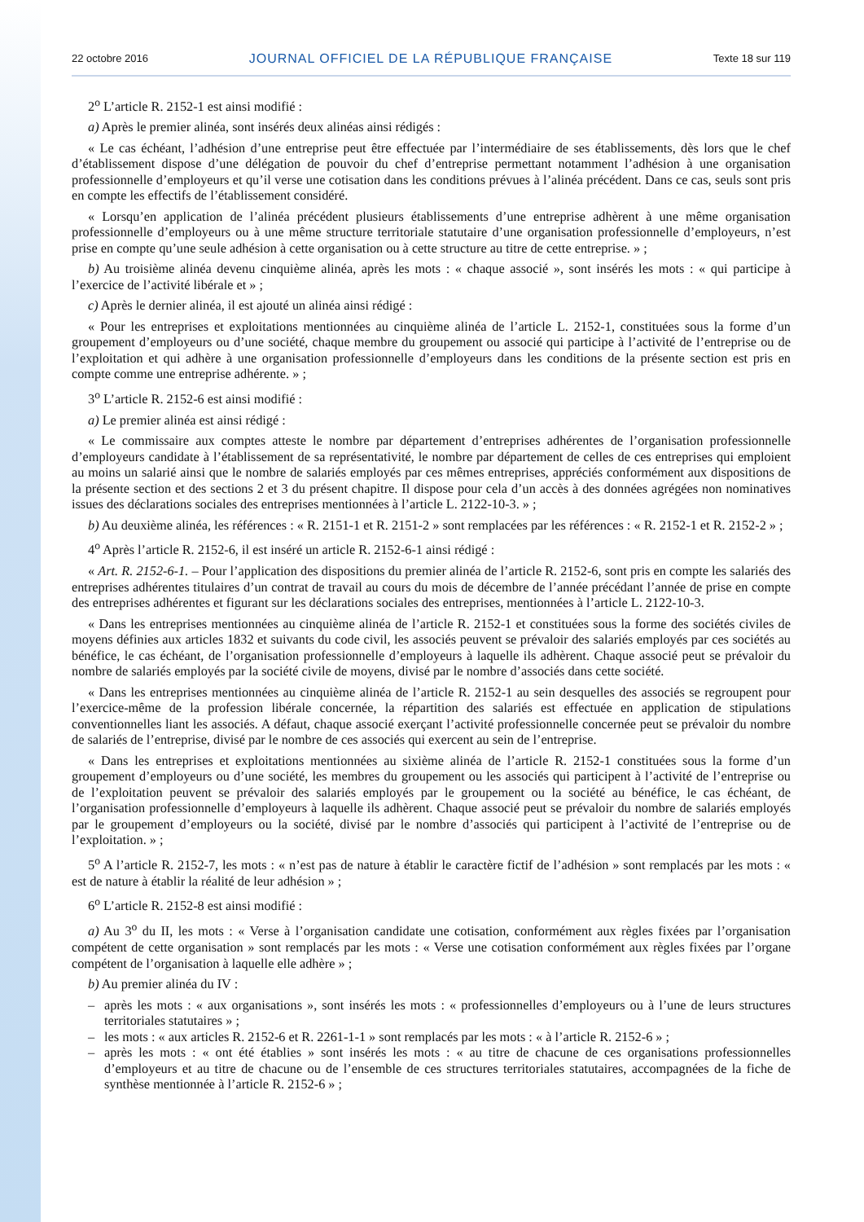22 octobre 2016 JOURNAL OFFICIEL DE LA RÉPUBLIQUE FRANÇAISE Texte 18 sur 119
2<sup>o</sup> L’article R. 2152-1 est ainsi modifié :
a) Après le premier alinéa, sont insérés deux alinéas ainsi rédigés :
« Le cas échéant, l’adhésion d’une entreprise peut être effectuée par l’intermédiaire de ses établissements, dès lors que le chef d’établissement dispose d’une délégation de pouvoir du chef d’entreprise permettant notamment l’adhésion à une organisation professionnelle d’employeurs et qu’il verse une cotisation dans les conditions prévues à l’alinéa précédent. Dans ce cas, seuls sont pris en compte les effectifs de l’établissement considéré.
« Lorsqu’en application de l’alinéa précédent plusieurs établissements d’une entreprise adhèrent à une même organisation professionnelle d’employeurs ou à une même structure territoriale statutaire d’une organisation professionnelle d’employeurs, n’est prise en compte qu’une seule adhésion à cette organisation ou à cette structure au titre de cette entreprise. » ;
b) Au troisième alinéa devenu cinquième alinéa, après les mots : « chaque associé », sont insérés les mots : « qui participe à l’exercice de l’activité libérale et » ;
c) Après le dernier alinéa, il est ajouté un alinéa ainsi rédigé :
« Pour les entreprises et exploitations mentionnées au cinquième alinéa de l’article L. 2152-1, constituées sous la forme d’un groupement d’employeurs ou d’une société, chaque membre du groupement ou associé qui participe à l’activité de l’entreprise ou de l’exploitation et qui adhère à une organisation professionnelle d’employeurs dans les conditions de la présente section est pris en compte comme une entreprise adhérente. » ;
3<sup>o</sup> L’article R. 2152-6 est ainsi modifié :
a) Le premier alinéa est ainsi rédigé :
« Le commissaire aux comptes atteste le nombre par département d’entreprises adhérentes de l’organisation professionnelle d’employeurs candidate à l’établissement de sa représentativité, le nombre par département de celles de ces entreprises qui emploient au moins un salarié ainsi que le nombre de salariés employés par ces mêmes entreprises, appréciés conformément aux dispositions de la présente section et des sections 2 et 3 du présent chapitre. Il dispose pour cela d’un accès à des données agrégées non nominatives issues des déclarations sociales des entreprises mentionnées à l’article L. 2122-10-3. » ;
b) Au deuxième alinéa, les références : « R. 2151-1 et R. 2151-2 » sont remplacées par les références : « R. 2152-1 et R. 2152-2 » ;
4<sup>o</sup> Après l’article R. 2152-6, il est inséré un article R. 2152-6-1 ainsi rédigé :
« Art. R. 2152-6-1. – Pour l’application des dispositions du premier alinéa de l’article R. 2152-6, sont pris en compte les salariés des entreprises adhérentes titulaires d’un contrat de travail au cours du mois de décembre de l’année précédant l’année de prise en compte des entreprises adhérentes et figurant sur les déclarations sociales des entreprises, mentionnées à l’article L. 2122-10-3.
« Dans les entreprises mentionnées au cinquième alinéa de l’article R. 2152-1 et constituées sous la forme des sociétés civiles de moyens définies aux articles 1832 et suivants du code civil, les associés peuvent se prévaloir des salariés employés par ces sociétés au bénéfice, le cas échéant, de l’organisation professionnelle d’employeurs à laquelle ils adhèrent. Chaque associé peut se prévaloir du nombre de salariés employés par la société civile de moyens, divisé par le nombre d’associés dans cette société.
« Dans les entreprises mentionnées au cinquième alinéa de l’article R. 2152-1 au sein desquelles des associés se regroupent pour l’exercice-même de la profession libérale concernée, la répartition des salariés est effectuée en application de stipulations conventionnelles liant les associés. A défaut, chaque associé exerçant l’activité professionnelle concernée peut se prévaloir du nombre de salariés de l’entreprise, divisé par le nombre de ces associés qui exercent au sein de l’entreprise.
« Dans les entreprises et exploitations mentionnées au sixième alinéa de l’article R. 2152-1 constituées sous la forme d’un groupement d’employeurs ou d’une société, les membres du groupement ou les associés qui participent à l’activité de l’entreprise ou de l’exploitation peuvent se prévaloir des salariés employés par le groupement ou la société au bénéfice, le cas échéant, de l’organisation professionnelle d’employeurs à laquelle ils adhèrent. Chaque associé peut se prévaloir du nombre de salariés employés par le groupement d’employeurs ou la société, divisé par le nombre d’associés qui participent à l’activité de l’entreprise ou de l’exploitation. » ;
5<sup>o</sup> A l’article R. 2152-7, les mots : « n’est pas de nature à établir le caractère fictif de l’adhésion » sont remplacés par les mots : « est de nature à établir la réalité de leur adhésion » ;
6<sup>o</sup> L’article R. 2152-8 est ainsi modifié :
a) Au 3<sup>o</sup> du II, les mots : « Verse à l’organisation candidate une cotisation, conformément aux règles fixées par l’organisation compétent de cette organisation » sont remplacés par les mots : « Verse une cotisation conformément aux règles fixées par l’organe compétent de l’organisation à laquelle elle adhère » ;
b) Au premier alinéa du IV :
– après les mots : « aux organisations », sont insérés les mots : « professionnelles d’employeurs ou à l’une de leurs structures territoriales statutaires » ;
– les mots : « aux articles R. 2152-6 et R. 2261-1-1 » sont remplacés par les mots : « à l’article R. 2152-6 » ;
– après les mots : « ont été établies » sont insérés les mots : « au titre de chacune de ces organisations professionnelles d’employeurs et au titre de chacune ou de l’ensemble de ces structures territoriales statutaires, accompagnées de la fiche de synthèse mentionnée à l’article R. 2152-6 » ;